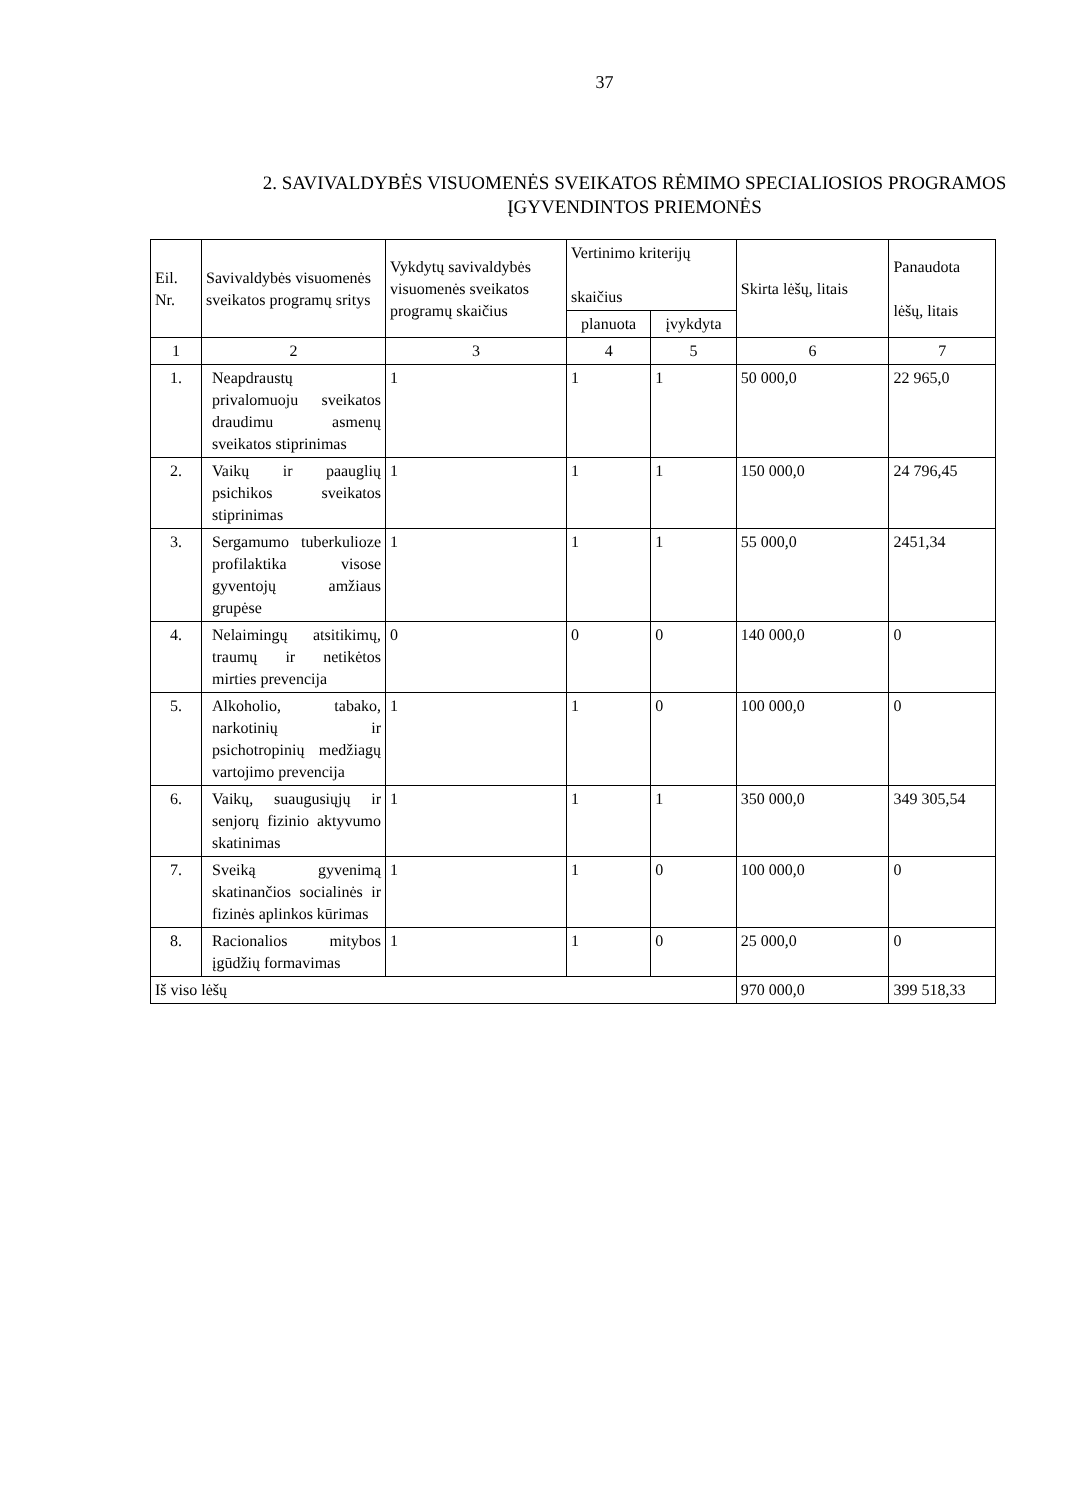37
2. SAVIVALDYBĖS VISUOMENĖS SVEIKATOS RĖMIMO SPECIALIOSIOS PROGRAMOS ĮGYVENDINTOS PRIEMONĖS
| Eil. Nr. | Savivaldybės visuomenės sveikatos programų sritys | Vykdytų savivaldybės visuomenės sveikatos programų skaičius | Vertinimo kriterijų skaičius | | Skirta lėšų, litais | Panaudota lėšų, litais |
| --- | --- | --- | --- | --- | --- | --- |
| | | | planuota | įvykdyta | | |
| 1 | 2 | 3 | 4 | 5 | 6 | 7 |
| 1. | Neapdraustų privalomuoju sveikatos draudimu asmenų sveikatos stiprinimas | 1 | 1 | 1 | 50 000,0 | 22 965,0 |
| 2. | Vaikų ir paauglių psichikos sveikatos stiprinimas | 1 | 1 | 1 | 150 000,0 | 24 796,45 |
| 3. | Sergamumo tuberkulioze profilaktika visose gyventojų amžiaus grupėse | 1 | 1 | 1 | 55 000,0 | 2451,34 |
| 4. | Nelaimingų atsitikimų, traumų ir netikėtos mirties prevencija | 0 | 0 | 0 | 140 000,0 | 0 |
| 5. | Alkoholio, tabako, narkotinių ir psichotropinių medžiagų vartojimo prevencija | 1 | 1 | 0 | 100 000,0 | 0 |
| 6. | Vaikų, suaugusiųjų ir senjorų fizinio aktyvumo skatinimas | 1 | 1 | 1 | 350 000,0 | 349 305,54 |
| 7. | Sveiką gyvenimą skatinančios socialinės ir fizinės aplinkos kūrimas | 1 | 1 | 0 | 100 000,0 | 0 |
| 8. | Racionalios mitybos įgūdžių formavimas | 1 | 1 | 0 | 25 000,0 | 0 |
| Iš viso lėšų | | | | | 970 000,0 | 399 518,33 |